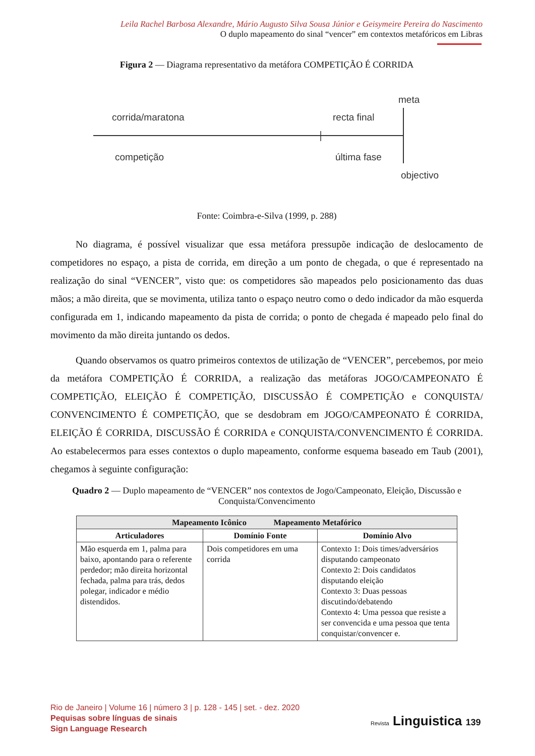Leila Rachel Barbosa Alexandre, Mário Augusto Silva Sousa Júnior e Geisymeire Pereira do Nascimento
O duplo mapeamento do sinal “vencer” em contextos metafóricos em Libras
Figura 2 — Diagrama representativo da metáfora COMPETIÇÃO É CORRIDA
corrida/maratona
competição
recta final
última fase
meta
objectivo
Fonte: Coimbra-e-Silva (1999, p. 288)
No diagrama, é possível visualizar que essa metáfora pressupõe indicação de deslocamento de competidores no espaço, a pista de corrida, em direção a um ponto de chegada, o que é representado na realização do sinal “VENCER”, visto que: os competidores são mapeados pelo posicionamento das duas mãos; a mão direita, que se movimenta, utiliza tanto o espaço neutro como o dedo indicador da mão esquerda configurada em 1, indicando mapeamento da pista de corrida; o ponto de chegada é mapeado pelo final do movimento da mão direita juntando os dedos.
Quando observamos os quatro primeiros contextos de utilização de “VENCER”, percebemos, por meio da metáfora COMPETIÇÃO É CORRIDA, a realização das metáforas JOGO/CAMPEONATO É COMPETIÇÃO, ELEIÇÃO É COMPETIÇÃO, DISCUSSÃO É COMPETIÇÃO e CONQUISTA/ CONVENCIMENTO É COMPETIÇÃO, que se desdobram em JOGO/CAMPEONATO É CORRIDA, ELEIÇÃO É CORRIDA, DISCUSSÃO É CORRIDA e CONQUISTA/CONVENCIMENTO É CORRIDA. Ao estabelecermos para esses contextos o duplo mapeamento, conforme esquema baseado em Taub (2001), chegamos à seguinte configuração:
Quadro 2 — Duplo mapeamento de “VENCER” nos contextos de Jogo/Campeonato, Eleição, Discussão e Conquista/Convencimento
| Mapeamento Icônico Mapeamento Metafórico | | |
| --- | --- | --- |
| Articuladores | Domínio Fonte | Domínio Alvo |
| Mão esquerda em 1, palma para baixo, apontando para o referente perdedor; mão direita horizontal fechada, palma para trás, dedos polegar, indicador e médio distendidos. | Dois competidores em uma corrida | Contexto 1: Dois times/adversários disputando campeonato Contexto 2: Dois candidatos disputando eleição Contexto 3: Duas pessoas discutindo/debatendo Contexto 4: Uma pessoa que resiste a ser convencida e uma pessoa que tenta conquistar/convencer e. |
Rio de Janeiro | Volume 16 | número 3 | p. 128 - 145 | set. - dez. 2020
Pequisas sobre línguas de sinais
Sign Language Research
Revista Linguistica 139